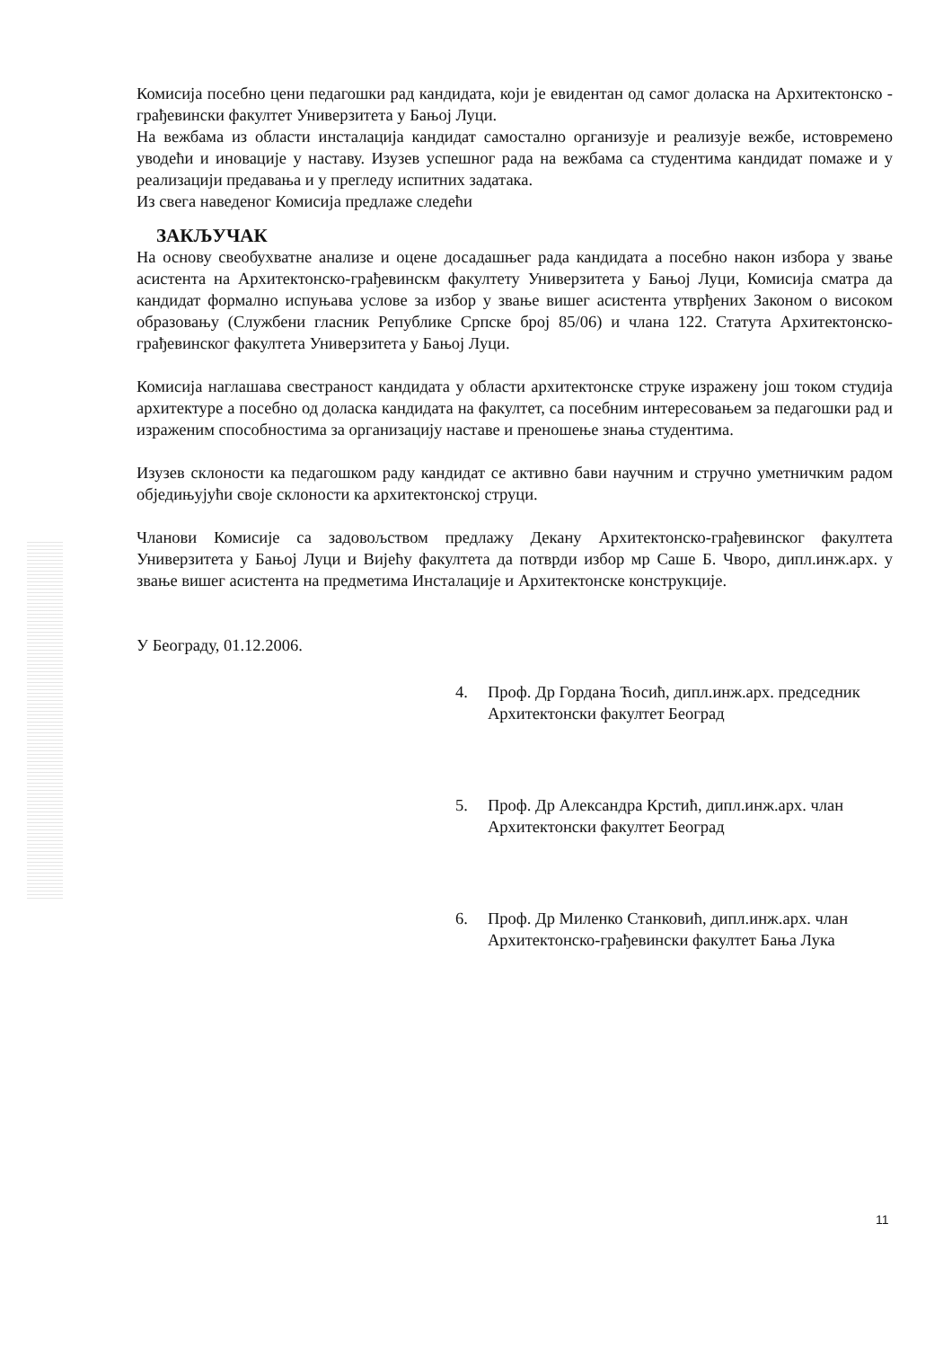Комисија посебно цени педагошки рад кандидата, који је евидентан од самог доласка на Архитектонско - грађевински факултет Универзитета у Бањој Луци.
На вежбама из области инсталација кандидат самостално организује и реализује вежбе, истовремено уводећи и иновације у наставу. Изузев успешног рада на вежбама са студентима кандидат помаже и у реализацији предавања и у прегледу испитних задатака.
Из свега наведеног Комисија предлаже следећи
ЗАКЉУЧАК
На основу свеобухватне анализе и оцене досадашњег рада кандидата а посебно након избора у звање асистента на Архитектонско-грађевинскм факултету Универзитета у Бањој Луци, Комисија сматра да кандидат формално испуњава услове за избор у звање вишег асистента утврђених Законом о високом образовању (Службени гласник Републике Српске број 85/06) и члана 122. Статута Архитектонско-грађевинског факултета Универзитета у Бањој Луци.
Комисија наглашава свестраност кандидата у области архитектонске струке изражену још током студија архитектуре а посебно од доласка кандидата на факултет, са посебним интересовањем за педагошки рад и израженим способностима за организацију наставе и преношење знања студентима.
Изузев склоности ка педагошком раду кандидат се активно бави научним и стручно уметничким радом обједињујући своје склоности ка архитектонској струци.
Чланови Комисије са задовољством предлажу Декану Архитектонско-грађевинског факултета Универзитета у Бањој Луци и Вијећу факултета да потврди избор мр Саше Б. Чворо, дипл.инж.арх. у звање вишег асистента на предметима Инсталације и Архитектонске конструкције.
У Београду, 01.12.2006.
4. Проф. Др Гордана Ћосић, дипл.инж.арх. председник
Архитектонски факултет Београд
5. Проф. Др Александра Крстић, дипл.инж.арх. члан
Архитектонски факултет Београд
6. Проф. Др Миленко Станковић, дипл.инж.арх. члан
Архитектонско-грађевински факултет Бања Лука
11